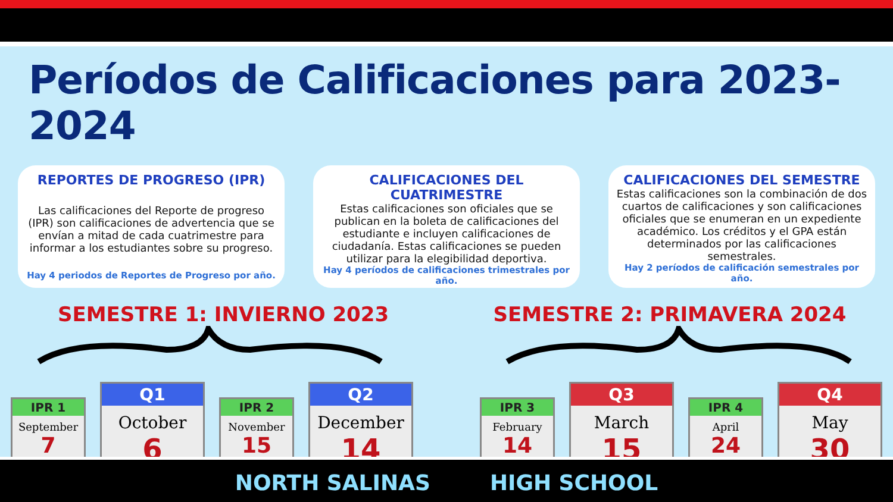Períodos de Calificaciones para 2023-2024
REPORTES DE PROGRESO (IPR)
Las calificaciones del Reporte de progreso (IPR) son calificaciones de advertencia que se envían a mitad de cada cuatrimestre para informar a los estudiantes sobre su progreso.
Hay 4 periodos de Reportes de Progreso por año.
CALIFICACIONES DEL CUATRIMESTRE
Estas calificaciones son oficiales que se publican en la boleta de calificaciones del estudiante e incluyen calificaciones de ciudadanía. Estas calificaciones se pueden utilizar para la elegibilidad deportiva.
Hay 4 períodos de calificaciones trimestrales por año.
CALIFICACIONES DEL SEMESTRE
Estas calificaciones son la combinación de dos cuartos de calificaciones y son calificaciones oficiales que se enumeran en un expediente académico. Los créditos y el GPA están determinados por las calificaciones semestrales.
Hay 2 períodos de calificación semestrales por año.
SEMESTRE 1: INVIERNO 2023 SEMESTRE 2: PRIMAVERA 2024
IPR 1
September
7
Q1
October
6
IPR 2
November
15
Q2
December
14
IPR 3
February
14
Q3
March
15
IPR 4
April
24
Q4
May
30
NORTH SALINAS HIGH SCHOOL